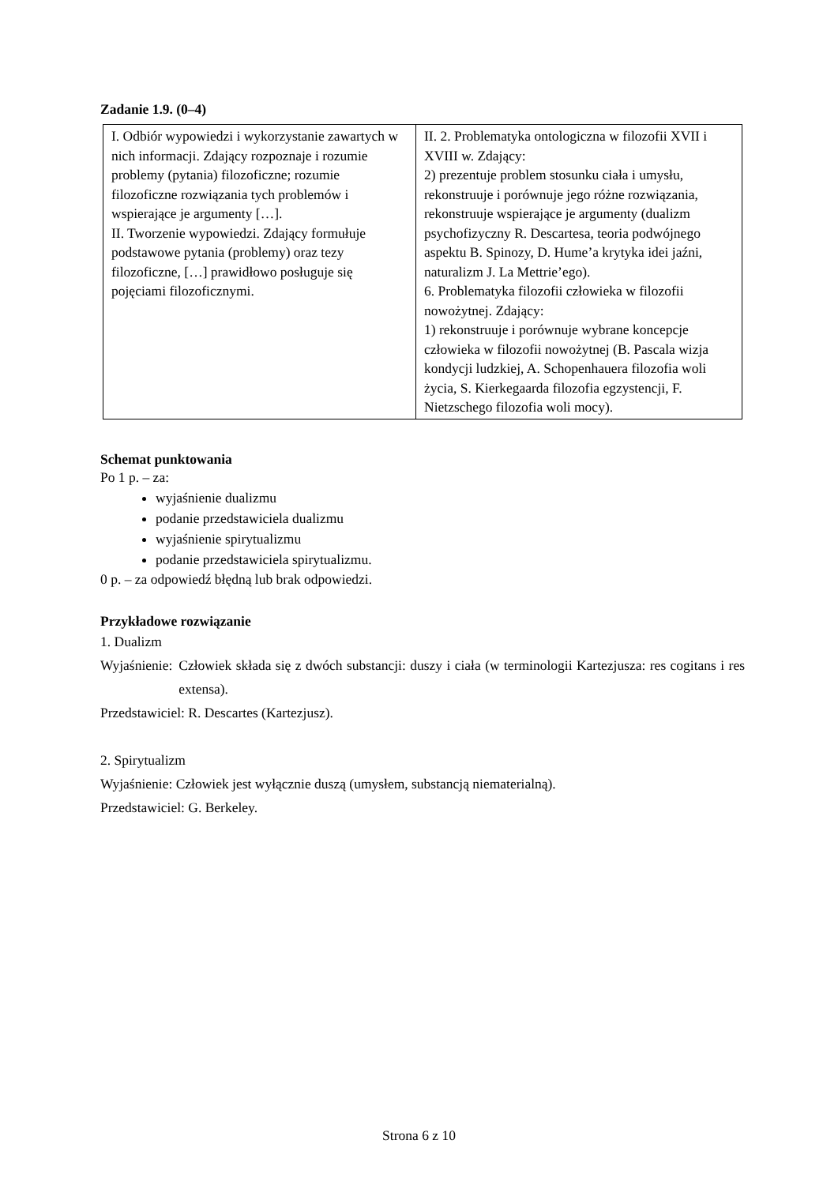Zadanie 1.9. (0–4)
| I. Odbiór wypowiedzi i wykorzystanie zawartych w nich informacji. Zdający rozpoznaje i rozumie problemy (pytania) filozoficzne; rozumie filozoficzne rozwiązania tych problemów i wspierające je argumenty […]. II. Tworzenie wypowiedzi. Zdający formułuje podstawowe pytania (problemy) oraz tezy filozoficzne, […] prawidłowo posługuje się pojęciami filozoficznymi. | II. 2. Problematyka ontologiczna w filozofii XVII i XVIII w. Zdający: 2) prezentuje problem stosunku ciała i umysłu, rekonstruuje i porównuje jego różne rozwiązania, rekonstruuje wspierające je argumenty (dualizm psychofizyczny R. Descartesa, teoria podwójnego aspektu B. Spinozy, D. Hume’a krytyka idei jaźni, naturalizm J. La Mettrie’ego). 6. Problematyka filozofii człowieka w filozofii nowożytnej. Zdający: 1) rekonstruuje i porównuje wybrane koncepcje człowieka w filozofii nowożytnej (B. Pascala wizja kondycji ludzkiej, A. Schopenhauera filozofia woli życia, S. Kierkegaarda filozofia egzystencji, F. Nietzschego filozofia woli mocy). |
Schemat punktowania
Po 1 p. – za:
wyjaśnienie dualizmu
podanie przedstawiciela dualizmu
wyjaśnienie spirytualizmu
podanie przedstawiciela spirytualizmu.
0 p. – za odpowiedź błędną lub brak odpowiedzi.
Przykładowe rozwiązanie
1. Dualizm
Wyjaśnienie: Człowiek składa się z dwóch substancji: duszy i ciała (w terminologii Kartezjusza: res cogitans i res extensa).
Przedstawiciel: R. Descartes (Kartezjusz).
2. Spirytualizm
Wyjaśnienie: Człowiek jest wyłącznie duszą (umysłem, substancją niematerialną).
Przedstawiciel: G. Berkeley.
Strona 6 z 10